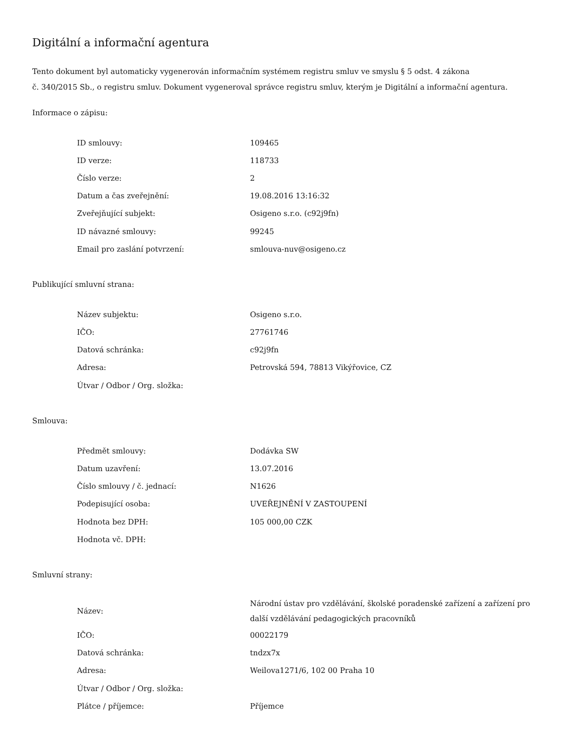Digitální a informační agentura
Tento dokument byl automaticky vygenerován informačním systémem registru smluv ve smyslu § 5 odst. 4 zákona
č. 340/2015 Sb., o registru smluv. Dokument vygeneroval správce registru smluv, kterým je Digitální a informační agentura.
Informace o zápisu:
| ID smlouvy: | 109465 |
| ID verze: | 118733 |
| Číslo verze: | 2 |
| Datum a čas zveřejnění: | 19.08.2016 13:16:32 |
| Zveřejňující subjekt: | Osigeno s.r.o. (c92j9fn) |
| ID návazné smlouvy: | 99245 |
| Email pro zaslání potvrzení: | smlouva-nuv@osigeno.cz |
Publikující smluvní strana:
| Název subjektu: | Osigeno s.r.o. |
| IČO: | 27761746 |
| Datová schránka: | c92j9fn |
| Adresa: | Petrovská 594, 78813 Vikýřovice, CZ |
| Útvar / Odbor / Org. složka: | |
Smlouva:
| Předmět smlouvy: | Dodávka SW |
| Datum uzavření: | 13.07.2016 |
| Číslo smlouvy / č. jednací: | N1626 |
| Podepisující osoba: | UVEŘEJNĚNÍ V ZASTOUPENÍ |
| Hodnota bez DPH: | 105 000,00 CZK |
| Hodnota vč. DPH: | |
Smluvní strany:
| Název: | Národní ústav pro vzdělávání, školské poradenské zařízení a zařízení pro další vzdělávání pedagogických pracovníků |
| IČO: | 00022179 |
| Datová schránka: | tndzx7x |
| Adresa: | Weilova1271/6, 102 00 Praha 10 |
| Útvar / Odbor / Org. složka: | |
| Plátce / příjemce: | Příjemce |